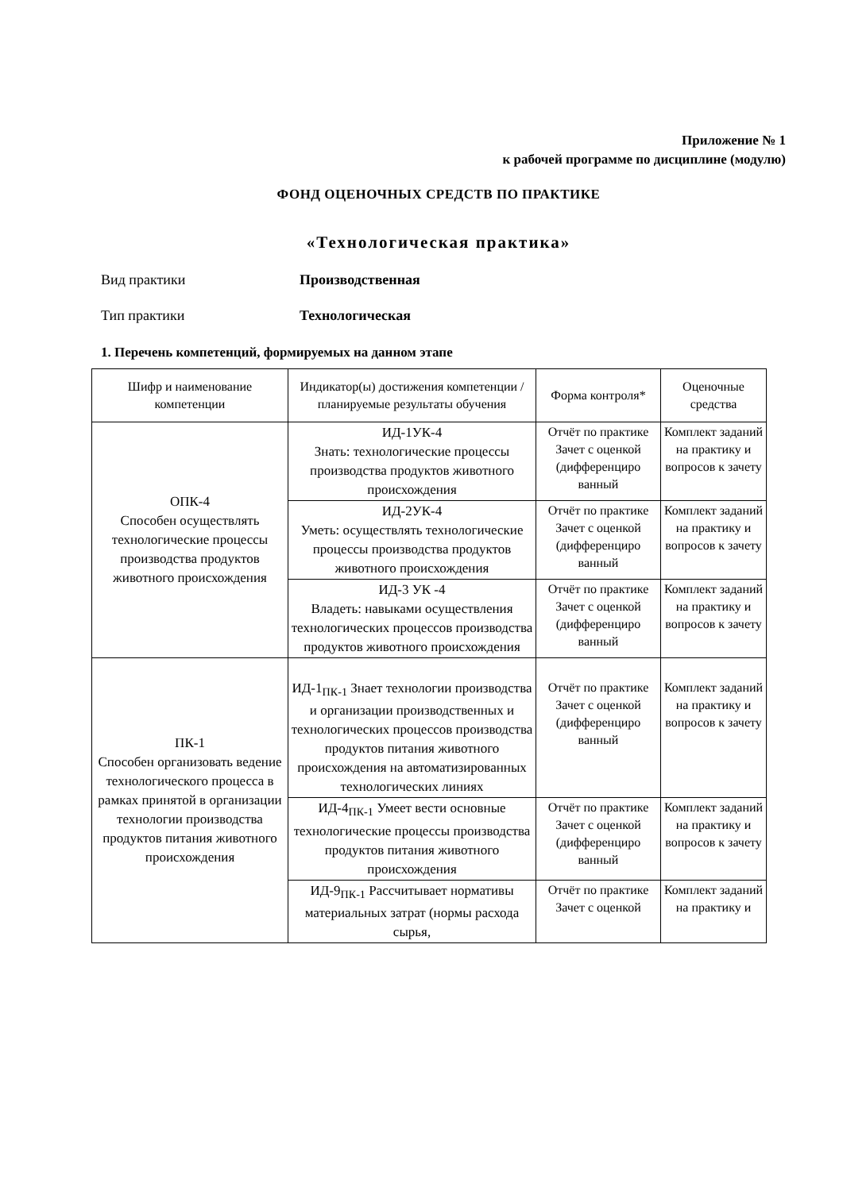Приложение № 1
к рабочей программе по дисциплине (модулю)
ФОНД ОЦЕНОЧНЫХ СРЕДСТВ ПО ПРАКТИКЕ
«Технологическая практика»
Вид практики Производственная
Тип практики Технологическая
1. Перечень компетенций, формируемых на данном этапе
| Шифр и наименование компетенции | Индикатор(ы) достижения компетенции / планируемые результаты обучения | Форма контроля* | Оценочные средства |
| --- | --- | --- | --- |
| ОПК-4 Способен осуществлять технологические процессы производства продуктов животного происхождения | ИД-1УК-4 Знать: технологические процессы производства продуктов животного происхождения | Отчёт по практике Зачет с оценкой (дифференциро ванный | Комплект заданий на практику и вопросов к зачету |
| | ИД-2УК-4 Уметь: осуществлять технологические процессы производства продуктов животного происхождения | Отчёт по практике Зачет с оценкой (дифференциро ванный | Комплект заданий на практику и вопросов к зачету |
| | ИД-3 УК -4 Владеть: навыками осуществления технологических процессов производства продуктов животного происхождения | Отчёт по практике Зачет с оценкой (дифференциро ванный | Комплект заданий на практику и вопросов к зачету |
| ПК-1 Способен организовать ведение технологического процесса в рамках принятой в организации технологии производства продуктов питания животного происхождения | ИД-1<sub>ПК-1</sub> Знает технологии производства и организации производственных и технологических процессов производства продуктов питания животного происхождения на автоматизированных технологических линиях | Отчёт по практике Зачет с оценкой (дифференциро ванный | Комплект заданий на практику и вопросов к зачету |
| | ИД-4<sub>ПК-1</sub> Умеет вести основные технологические процессы производства продуктов питания животного происхождения | Отчёт по практике Зачет с оценкой (дифференциро ванный | Комплект заданий на практику и вопросов к зачету |
| | ИД-9<sub>ПК-1</sub> Рассчитывает нормативы материальных затрат (нормы расхода сырья, | Отчёт по практике Зачет с оценкой | Комплект заданий на практику и |